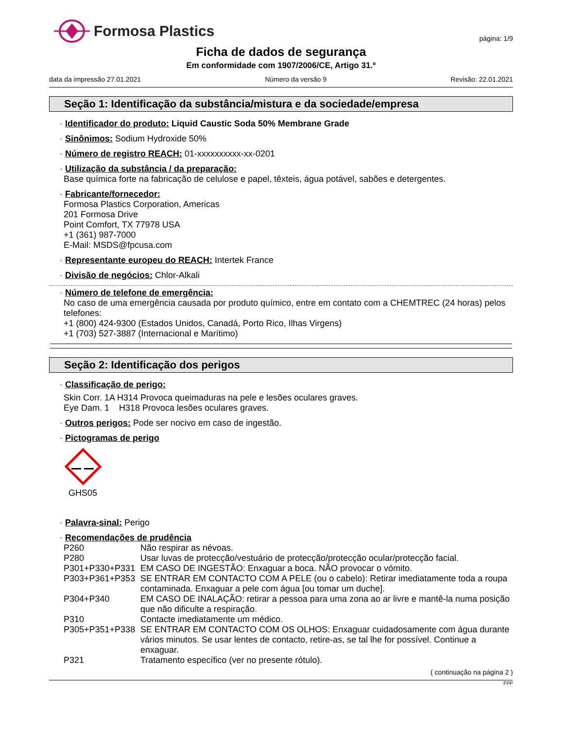Formosa Plastics
página: 1/9
Ficha de dados de segurança
Em conformidade com 1907/2006/CE, Artigo 31.º
data da impressão 27.01.2021 Número da versão 9 Revisão: 22.01.2021
Seção 1: Identificação da substância/mistura e da sociedade/empresa
· Identificador do produto: Liquid Caustic Soda 50% Membrane Grade
· Sinônimos: Sodium Hydroxide 50%
· Número de registro REACH: 01-xxxxxxxxxx-xx-0201
· Utilização da substância / da preparação:
Base química forte na fabricação de celulose e papel, têxteis, água potável, sabões e detergentes.
· Fabricante/fornecedor:
Formosa Plastics Corporation, Americas
201 Formosa Drive
Point Comfort, TX 77978 USA
+1 (361) 987-7000
E-Mail: MSDS@fpcusa.com
· Representante europeu do REACH: Intertek France
· Divisão de negócios: Chlor-Alkali
· Número de telefone de emergência:
No caso de uma emergência causada por produto químico, entre em contato com a CHEMTREC (24 horas) pelos telefones:
+1 (800) 424-9300 (Estados Unidos, Canadá, Porto Rico, Ilhas Virgens)
+1 (703) 527-3887 (Internacional e Marítimo)
Seção 2: Identificação dos perigos
· Classificação de perigo:
Skin Corr. 1A H314 Provoca queimaduras na pele e lesões oculares graves.
Eye Dam. 1 H318 Provoca lesões oculares graves.
· Outros perigos: Pode ser nocivo em caso de ingestão.
· Pictogramas de perigo
GHS05
· Palavra-sinal: Perigo
· Recomendações de prudência
P260 Não respirar as névoas.
P280 Usar luvas de protecção/vestuário de protecção/protecção ocular/protecção facial.
P301+P330+P331 EM CASO DE INGESTÃO: Enxaguar a boca. NÃO provocar o vómito.
P303+P361+P353 SE ENTRAR EM CONTACTO COM A PELE (ou o cabelo): Retirar imediatamente toda a roupa contaminada. Enxaguar a pele com água [ou tomar um duche].
P304+P340 EM CASO DE INALAÇÃO: retirar a pessoa para uma zona ao ar livre e mantê-la numa posição que não dificulte a respiração.
P310 Contacte imediatamente um médico.
P305+P351+P338 SE ENTRAR EM CONTACTO COM OS OLHOS: Enxaguar cuidadosamente com água durante vários minutos. Se usar lentes de contacto, retire-as, se tal lhe for possível. Continue a enxaguar.
P321 Tratamento específico (ver no presente rótulo).
( continuação na página 2 )
FPP